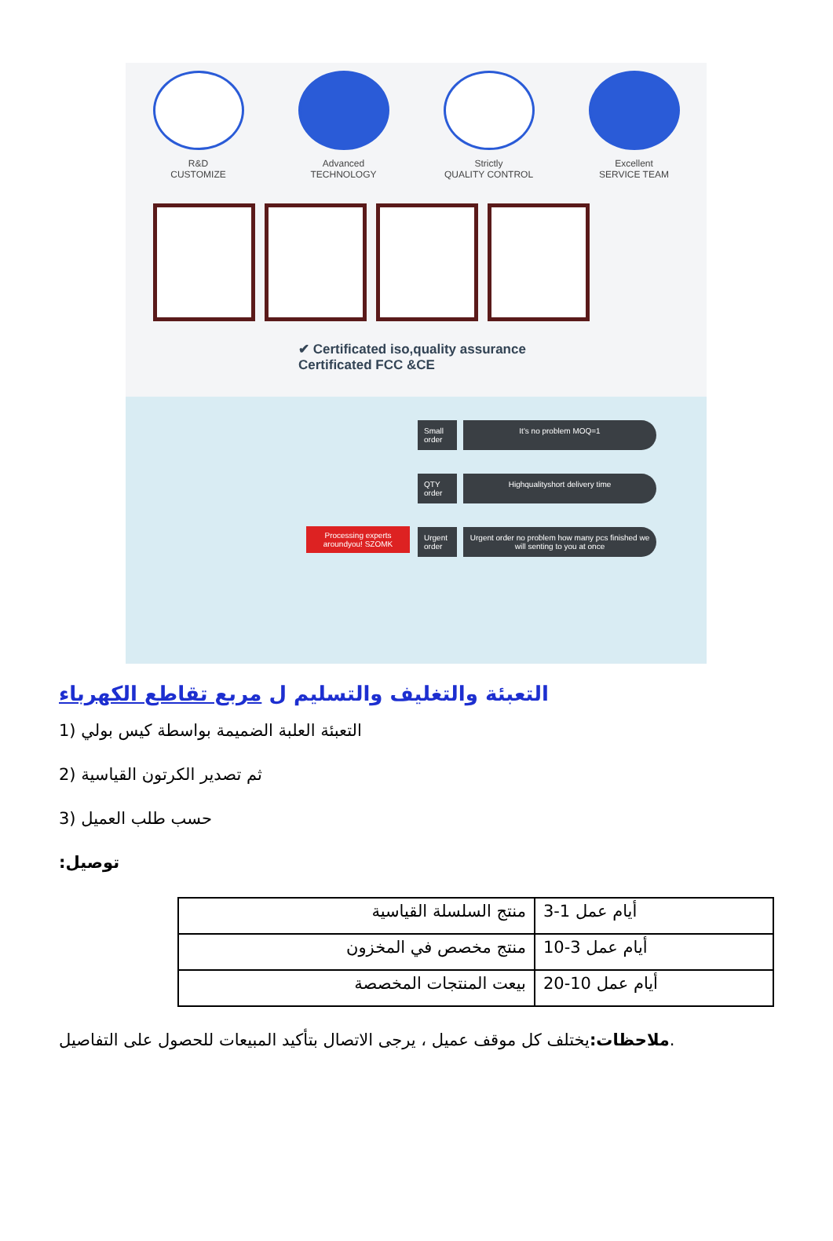R&D
CUSTOMIZE
Advanced
TECHNOLOGY
Strictly
QUALITY CONTROL
Excellent
SERVICE TEAM
✔ Certificated iso,quality assurance
Certificated FCC &CE
Small order
It's no problem MOQ=1
QTY order
Highqualityshort delivery time
Urgent order
Urgent order no problem how many pcs finished we will senting to you at once
Processing experts aroundyou! SZOMK
التعبئة والتغليف والتسليم ل مربع تقاطع الكهرباء
1) التعبئة العلبة الضميمة بواسطة كيس بولي
2) ثم تصدير الكرتون القياسية
3) حسب طلب العميل
:توصيل
| منتج السلسلة القياسية | أيام عمل 1-3 |
| منتج مخصص في المخزون | أيام عمل 3-10 |
| بيعت المنتجات المخصصة | أيام عمل 10-20 |
ملاحظات: يختلف كل موقف عميل ، يرجى الاتصال بتأكيد المبيعات للحصول على التفاصيل.